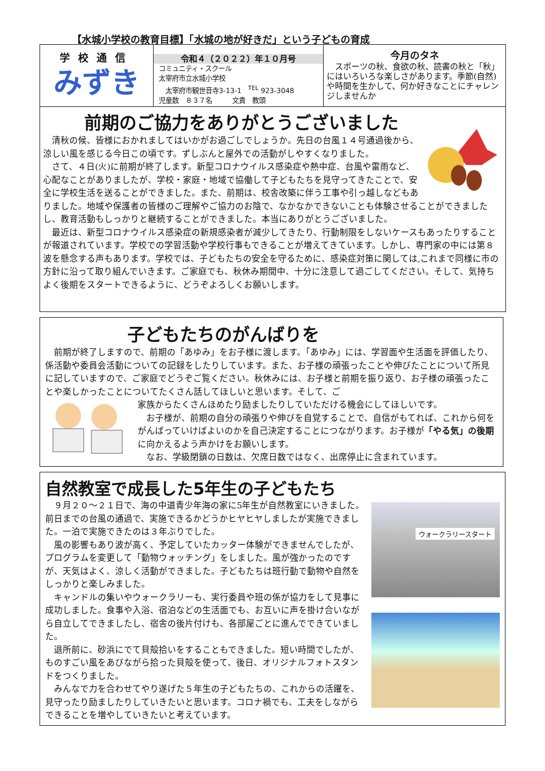【水城小学校の教育目標】「水城の地が好きだ」という子どもの育成
学校通信
みずき
令和４（２０２２）年１０月号
コミュニティ・スクール
太宰府市立水城小学校
　太宰府市観世音寺3-13-1　<sup>TEL</sup> 923-3048
児童数　８３７名　　　文責　教頭
今月のタネ
　スポーツの秋、食欲の秋、読書の秋と「秋」にはいろいろな楽しさがあります。季節(自然)や時間を生かして、何か好きなことにチャレンジしませんか
前期のご協力をありがとうございました
　清秋の候、皆様におかれましてはいかがお過ごしでしょうか。先日の台風１４号通過後から、涼しい風を感じる今日この頃です。ずしぶんと屋外での活動がしやすくなりました。
　さて、４日(火)に前期が終了します。新型コロナウイルス感染症や熱中症、台風や雷雨など、心配なことがありましたが、学校・家庭・地域で協働して子どもたちを見守ってきたことで、安全に学校生活を送ることができました。また、前期は、校舎改築に伴う工事や引っ越しなどもありました。地域や保護者の皆様のご理解やご協力のお陰で、なかなかできないことも体験させることができましたし、教育活動もしっかりと継続することができました。本当にありがとうございました。
　最近は、新型コロナウイルス感染症の新規感染者が減少してきたり、行動制限をしないケースもあったりすることが報道されています。学校での学習活動や学校行事もできることが増えてきています。しかし、専門家の中には第８波を懸念する声もあります。学校では、子どもたちの安全を守るために、感染症対策に関しては,これまで同様に市の方針に沿って取り組んでいきます。ご家庭でも、秋休み期間中、十分に注意して過ごしてください。そして、気持ちよく後期をスタートできるように、どうぞよろしくお願いします。
子どもたちのがんばりを
　前期が終了しますので、前期の「あゆみ」をお子様に渡します。「あゆみ」には、学習面や生活面を評価したり、係活動や委員会活動についての記録をしたりしています。また、お子様の頑張ったことや伸びたことについて所見に記していますので、ご家庭でどうぞご覧ください。秋休みには、お子様と前期を振り返り、お子様の頑張ったことや楽しかったことについてたくさん話してほしいと思います。そして、ご
家族からたくさんほめたり励ましたりしていただける機会にしてほしいです。
　お子様が、前期の自分の頑張りや伸びを自覚することで、自信がもてれば、これから何をがんばっていけばよいのかを自己決定することにつながります。お子様が「やる気」の後期に向かえるよう声かけをお願いします。
　なお、学級閉鎖の日数は、欠席日数ではなく、出席停止に含まれています。
自然教室で成長した5年生の子どもたち
ウォークラリースタート
　９月２０～２１日で、海の中道青少年海の家に5年生が自然教室にいきました。前日までの台風の通過で、実施できるかどうかヒヤヒヤしましたが実施できました。一泊で実施できたのは３年ぶりでした。
　風の影響もあり波が高く、予定していたカッター体験ができませんでしたが、プログラムを変更して「動物ウォッチング」をしました。風が強かったのですが、天気はよく、涼しく活動ができました。子どもたちは班行動で動物や自然をしっかりと楽しみました。
　キャンドルの集いやウォークラリーも、実行委員や班の係が協力をして見事に成功しました。食事や入浴、宿泊などの生活面でも、お互いに声を掛け合いながら自立してできましたし、宿舎の後片付けも、各部屋ごとに進んでできていました。
　退所前に、砂浜にでて貝殻拾いをすることもできました。短い時間でしたが、ものすごい風をあびながら拾った貝殻を使って、後日、オリジナルフォトスタンドをつくりました。
　みんなで力を合わせてやり遂げた５年生の子どもたちの、これからの活躍を、見守ったり励ましたりしていきたいと思います。コロナ禍でも、工夫をしながらできることを増やしていきたいと考えています。